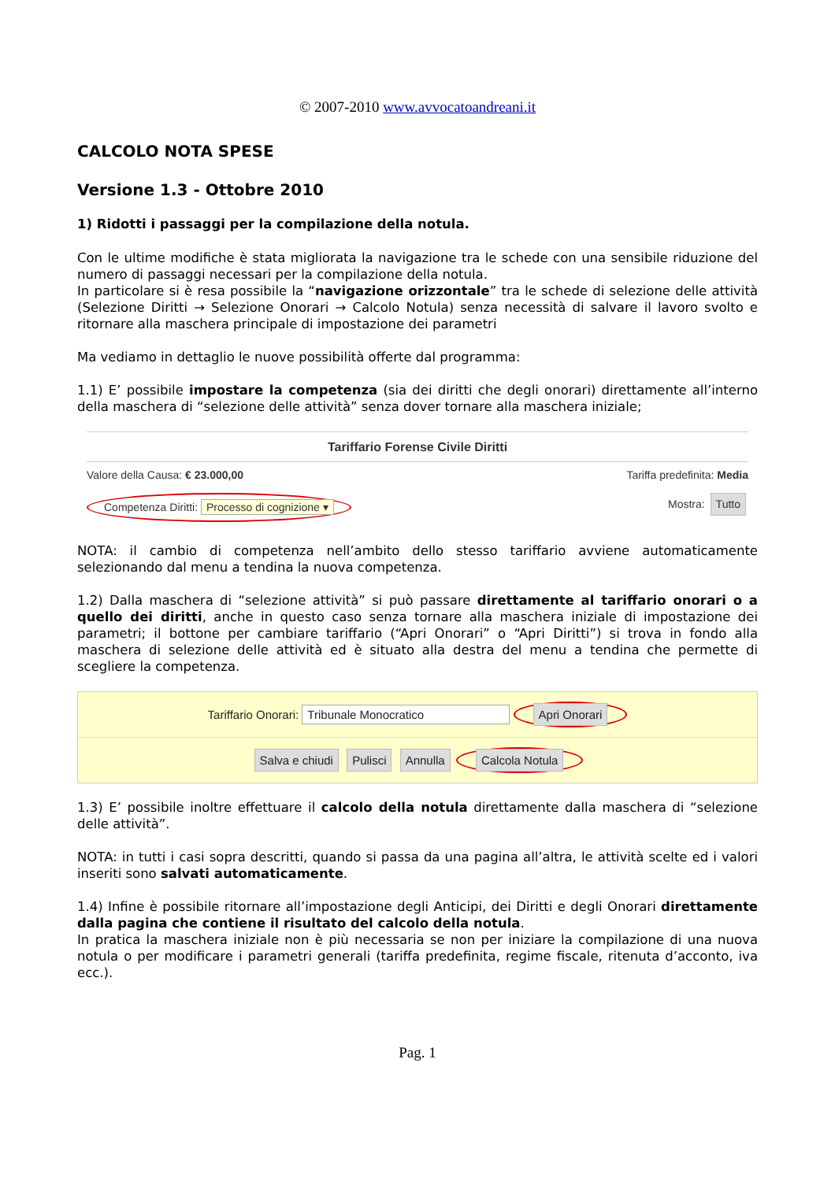© 2007-2010 www.avvocatoandreani.it
CALCOLO NOTA SPESE
Versione 1.3 - Ottobre 2010
1) Ridotti i passaggi per la compilazione della notula.
Con le ultime modifiche è stata migliorata la navigazione tra le schede con una sensibile riduzione del numero di passaggi necessari per la compilazione della notula.
In particolare si è resa possibile la “navigazione orizzontale” tra le schede di selezione delle attività (Selezione Diritti → Selezione Onorari → Calcolo Notula) senza necessità di salvare il lavoro svolto e ritornare alla maschera principale di impostazione dei parametri
Ma vediamo in dettaglio le nuove possibilità offerte dal programma:
1.1) E’ possibile impostare la competenza (sia dei diritti che degli onorari) direttamente all’interno della maschera di “selezione delle attività” senza dover tornare alla maschera iniziale;
Tariffario Forense Civile Diritti
Valore della Causa: € 23.000,00 Tariffa predefinita: Media
Competenza Diritti: Processo di cognizione ▾ Mostra: Tutto
NOTA: il cambio di competenza nell’ambito dello stesso tariffario avviene automaticamente selezionando dal menu a tendina la nuova competenza.
1.2) Dalla maschera di “selezione attività” si può passare direttamente al tariffario onorari o a quello dei diritti, anche in questo caso senza tornare alla maschera iniziale di impostazione dei parametri; il bottone per cambiare tariffario (“Apri Onorari” o “Apri Diritti”) si trova in fondo alla maschera di selezione delle attività ed è situato alla destra del menu a tendina che permette di scegliere la competenza.
Tariffario Onorari: Tribunale Monocratico Apri Onorari
Salva e chiudi Pulisci Annulla Calcola Notula
1.3) E’ possibile inoltre effettuare il calcolo della notula direttamente dalla maschera di “selezione delle attività”.
NOTA: in tutti i casi sopra descritti, quando si passa da una pagina all’altra, le attività scelte ed i valori inseriti sono salvati automaticamente.
1.4) Infine è possibile ritornare all’impostazione degli Anticipi, dei Diritti e degli Onorari direttamente dalla pagina che contiene il risultato del calcolo della notula.
In pratica la maschera iniziale non è più necessaria se non per iniziare la compilazione di una nuova notula o per modificare i parametri generali (tariffa predefinita, regime fiscale, ritenuta d’acconto, iva ecc.).
Pag. 1